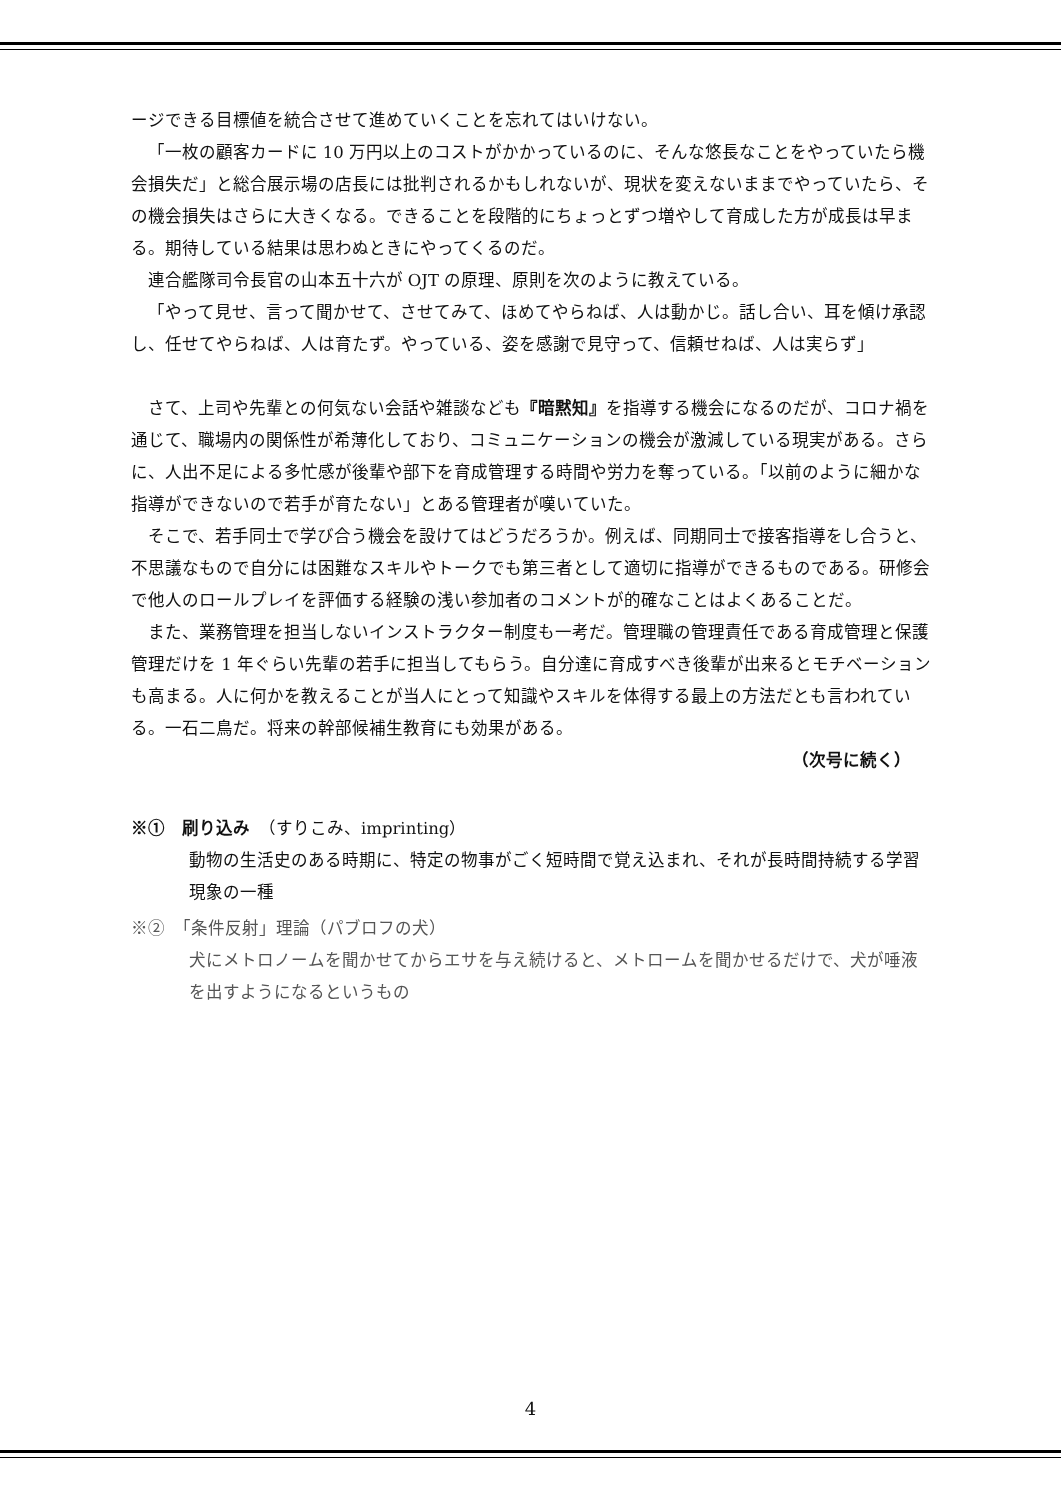ージできる目標値を統合させて進めていくことを忘れてはいけない。
「一枚の顧客カードに 10 万円以上のコストがかかっているのに、そんな悠長なことをやっていたら機会損失だ」と総合展示場の店長には批判されるかもしれないが、現状を変えないままでやっていたら、その機会損失はさらに大きくなる。できることを段階的にちょっとずつ増やして育成した方が成長は早まる。期待している結果は思わぬときにやってくるのだ。
連合艦隊司令長官の山本五十六が OJT の原理、原則を次のように教えている。
「やって見せ、言って聞かせて、させてみて、ほめてやらねば、人は動かじ。話し合い、耳を傾け承認し、任せてやらねば、人は育たず。やっている、姿を感謝で見守って、信頼せねば、人は実らず」
さて、上司や先輩との何気ない会話や雑談なども『暗黙知』を指導する機会になるのだが、コロナ禍を通じて、職場内の関係性が希薄化しており、コミュニケーションの機会が激減している現実がある。さらに、人出不足による多忙感が後輩や部下を育成管理する時間や労力を奪っている。「以前のように細かな指導ができないので若手が育たない」とある管理者が嘆いていた。
そこで、若手同士で学び合う機会を設けてはどうだろうか。例えば、同期同士で接客指導をし合うと、不思議なもので自分には困難なスキルやトークでも第三者として適切に指導ができるものである。研修会で他人のロールプレイを評価する経験の浅い参加者のコメントが的確なことはよくあることだ。
また、業務管理を担当しないインストラクター制度も一考だ。管理職の管理責任である育成管理と保護管理だけを 1 年ぐらい先輩の若手に担当してもらう。自分達に育成すべき後輩が出来るとモチベーションも高まる。人に何かを教えることが当人にとって知識やスキルを体得する最上の方法だとも言われている。一石二鳥だ。将来の幹部候補生教育にも効果がある。
（次号に続く）
※①　刷り込み　（すりこみ、imprinting）
動物の生活史のある時期に、特定の物事がごく短時間で覚え込まれ、それが長時間持続する学習現象の一種
※②　「条件反射」理論（パブロフの犬）
犬にメトロノームを聞かせてからエサを与え続けると、メトロームを聞かせるだけで、犬が唾液を出すようになるというもの
4